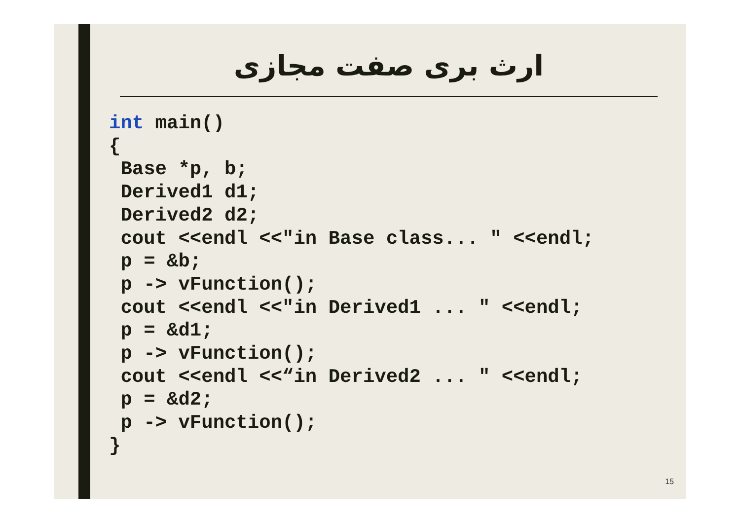ارث بری صفت مجازی
int main()
{
 Base *p, b;
 Derived1 d1;
 Derived2 d2;
 cout <<endl <<"in Base class... " <<endl;
 p = &b;
 p -> vFunction();
 cout <<endl <<"in Derived1 ... " <<endl;
 p = &d1;
 p -> vFunction();
 cout <<endl <<“in Derived2 ... " <<endl;
 p = &d2;
 p -> vFunction();
}
15